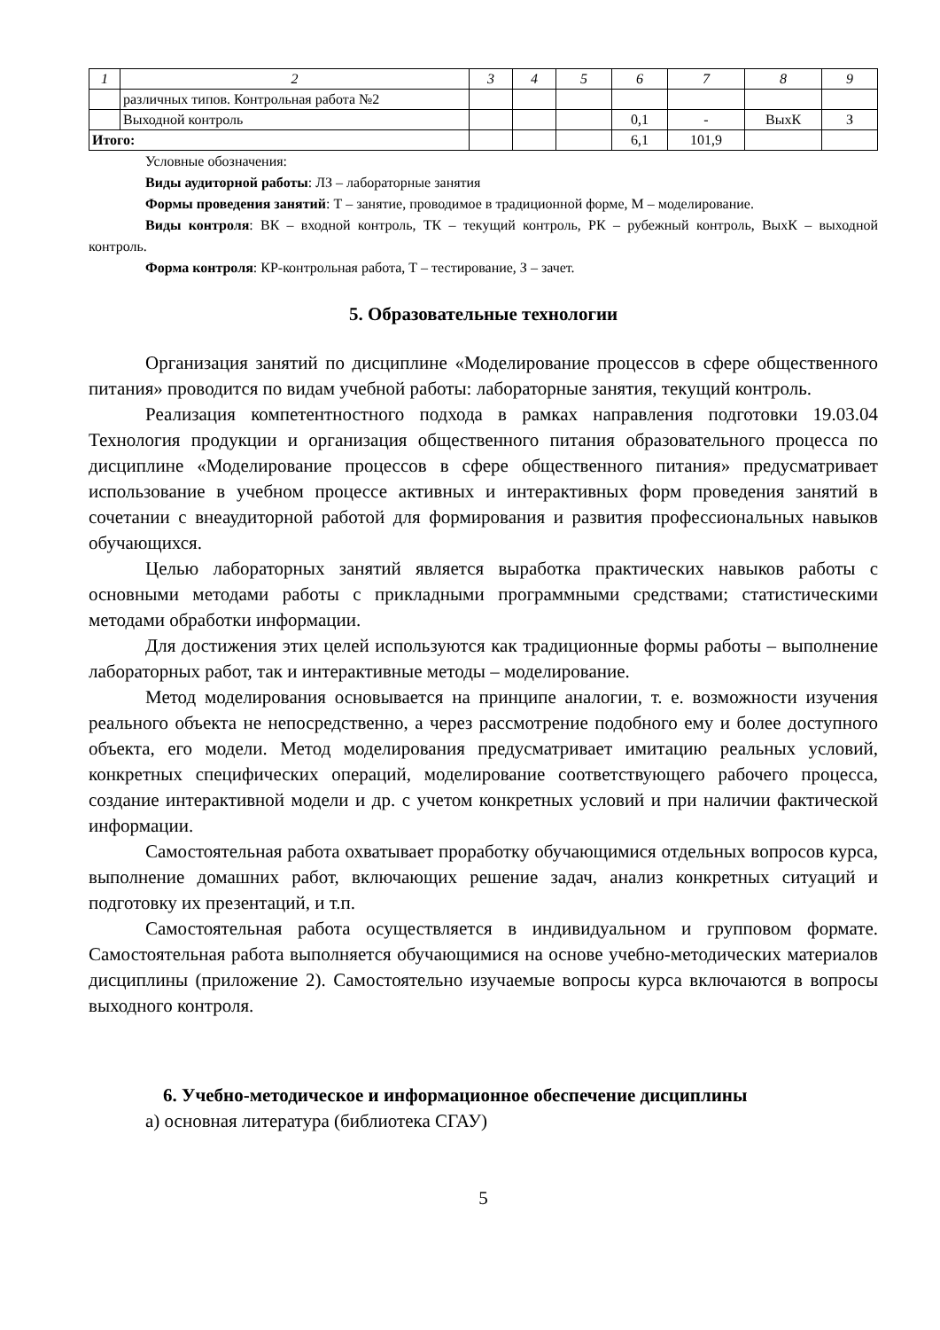| 1 | 2 | 3 | 4 | 5 | 6 | 7 | 8 | 9 |
| --- | --- | --- | --- | --- | --- | --- | --- | --- |
| | различных типов. Контрольная работа №2 | | | | | | | |
| | Выходной контроль | | | | 0,1 | - | ВыхК | З |
| Итого: | | | | | 6,1 | 101,9 | | |
Условные обозначения:
Виды аудиторной работы: ЛЗ – лабораторные занятия
Формы проведения занятий: Т – занятие, проводимое в традиционной форме, М – моделирование.
Виды контроля: ВК – входной контроль, ТК – текущий контроль, РК – рубежный контроль, ВыхК – выходной контроль.
Форма контроля: КР-контрольная работа, Т – тестирование, З – зачет.
5. Образовательные технологии
Организация занятий по дисциплине «Моделирование процессов в сфере общественного питания» проводится по видам учебной работы: лабораторные занятия, текущий контроль.
Реализация компетентностного подхода в рамках направления подготовки 19.03.04 Технология продукции и организация общественного питания образовательного процесса по дисциплине «Моделирование процессов в сфере общественного питания» предусматривает использование в учебном процессе активных и интерактивных форм проведения занятий в сочетании с внеаудиторной работой для формирования и развития профессиональных навыков обучающихся.
Целью лабораторных занятий является выработка практических навыков работы с основными методами работы с прикладными программными средствами; статистическими методами обработки информации.
Для достижения этих целей используются как традиционные формы работы – выполнение лабораторных работ, так и интерактивные методы – моделирование.
Метод моделирования основывается на принципе аналогии, т. е. возможности изучения реального объекта не непосредственно, а через рассмотрение подобного ему и более доступного объекта, его модели. Метод моделирования предусматривает имитацию реальных условий, конкретных специфических операций, моделирование соответствующего рабочего процесса, создание интерактивной модели и др. с учетом конкретных условий и при наличии фактической информации.
Самостоятельная работа охватывает проработку обучающимися отдельных вопросов курса, выполнение домашних работ, включающих решение задач, анализ конкретных ситуаций и подготовку их презентаций, и т.п.
Самостоятельная работа осуществляется в индивидуальном и групповом формате. Самостоятельная работа выполняется обучающимися на основе учебно-методических материалов дисциплины (приложение 2). Самостоятельно изучаемые вопросы курса включаются в вопросы выходного контроля.
6. Учебно-методическое и информационное обеспечение дисциплины
а) основная литература (библиотека СГАУ)
5